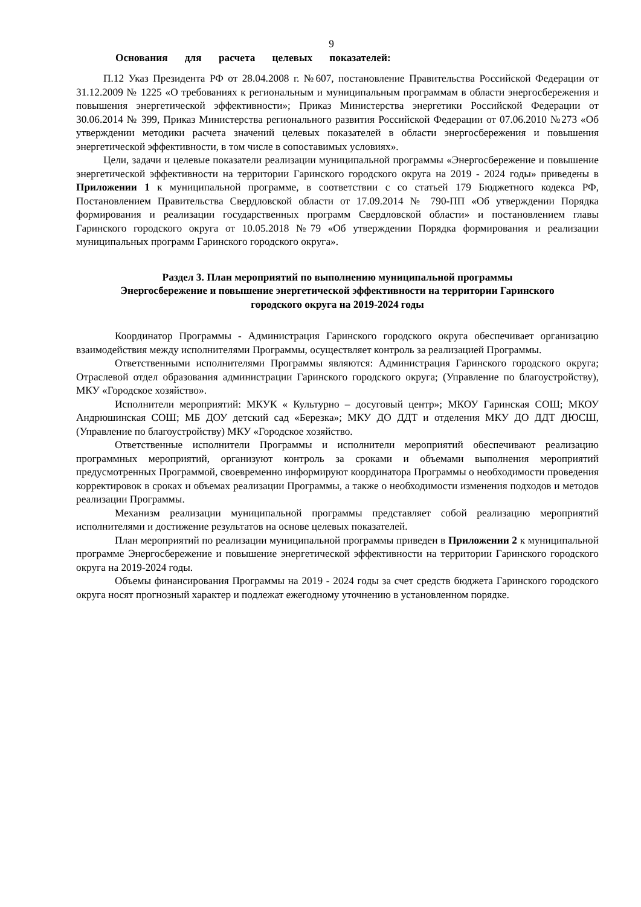9
Основания для расчета целевых показателей:
П.12 Указ Президента РФ от 28.04.2008 г. №607, постановление Правительства Российской Федерации от 31.12.2009 № 1225 «О требованиях к региональным и муниципальным программам в области энергосбережения и повышения энергетической эффективности»; Приказ Министерства энергетики Российской Федерации от 30.06.2014 № 399, Приказ Министерства регионального развития Российской Федерации от 07.06.2010 №273 «Об утверждении методики расчета значений целевых показателей в области энергосбережения и повышения энергетической эффективности, в том числе в сопоставимых условиях».
Цели, задачи и целевые показатели реализации муниципальной программы «Энергосбережение и повышение энергетической эффективности на территории Гаринского городского округа на 2019 - 2024 годы» приведены в Приложении 1 к муниципальной программе, в соответствии с со статьей 179 Бюджетного кодекса РФ, Постановлением Правительства Свердловской области от 17.09.2014 № 790-ПП «Об утверждении Порядка формирования и реализации государственных программ Свердловской области» и постановлением главы Гаринского городского округа от 10.05.2018 №79 «Об утверждении Порядка формирования и реализации муниципальных программ Гаринского городского округа».
Раздел 3. План мероприятий по выполнению муниципальной программы
Энергосбережение и повышение энергетической эффективности на территории Гаринского
городского округа на 2019-2024 годы
Координатор Программы - Администрация Гаринского городского округа обеспечивает организацию взаимодействия между исполнителями Программы, осуществляет контроль за реализацией Программы.
Ответственными исполнителями Программы являются: Администрация Гаринского городского округа; Отраслевой отдел образования администрации Гаринского городского округа; (Управление по благоустройству), МКУ «Городское хозяйство».
Исполнители мероприятий: МКУК « Культурно – досуговый центр»; МКОУ Гаринская СОШ; МКОУ Андрюшинская СОШ; МБ ДОУ детский сад «Березка»; МКУ ДО ДДТ и отделения МКУ ДО ДДТ ДЮСШ, (Управление по благоустройству) МКУ «Городское хозяйство.
Ответственные исполнители Программы и исполнители мероприятий обеспечивают реализацию программных мероприятий, организуют контроль за сроками и объемами выполнения мероприятий предусмотренных Программой, своевременно информируют координатора Программы о необходимости проведения корректировок в сроках и объемах реализации Программы, а также о необходимости изменения подходов и методов реализации Программы.
Механизм реализации муниципальной программы представляет собой реализацию мероприятий исполнителями и достижение результатов на основе целевых показателей.
План мероприятий по реализации муниципальной программы приведен в Приложении 2 к муниципальной программе Энергосбережение и повышение энергетической эффективности на территории Гаринского городского округа на 2019-2024 годы.
Объемы финансирования Программы на 2019 - 2024 годы за счет средств бюджета Гаринского городского округа носят прогнозный характер и подлежат ежегодному уточнению в установленном порядке.